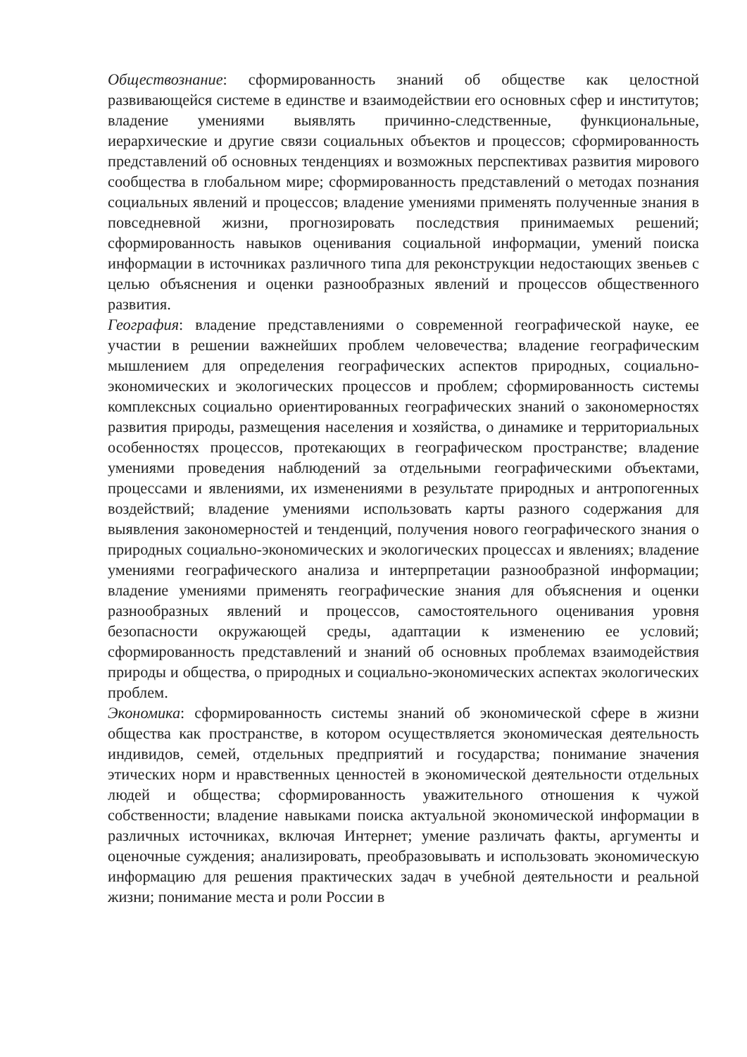Обществознание: сформированность знаний об обществе как целостной развивающейся системе в единстве и взаимодействии его основных сфер и институтов; владение умениями выявлять причинно-следственные, функциональные, иерархические и другие связи социальных объектов и процессов; сформированность представлений об основных тенденциях и возможных перспективах развития мирового сообщества в глобальном мире; сформированность представлений о методах познания социальных явлений и процессов; владение умениями применять полученные знания в повседневной жизни, прогнозировать последствия принимаемых решений; сформированность навыков оценивания социальной информации, умений поиска информации в источниках различного типа для реконструкции недостающих звеньев с целью объяснения и оценки разнообразных явлений и процессов общественного развития.
География: владение представлениями о современной географической науке, ее участии в решении важнейших проблем человечества; владение географическим мышлением для определения географических аспектов природных, социально-экономических и экологических процессов и проблем; сформированность системы комплексных социально ориентированных географических знаний о закономерностях развития природы, размещения населения и хозяйства, о динамике и территориальных особенностях процессов, протекающих в географическом пространстве; владение умениями проведения наблюдений за отдельными географическими объектами, процессами и явлениями, их изменениями в результате природных и антропогенных воздействий; владение умениями использовать карты разного содержания для выявления закономерностей и тенденций, получения нового географического знания о природных социально-экономических и экологических процессах и явлениях; владение умениями географического анализа и интерпретации разнообразной информации; владение умениями применять географические знания для объяснения и оценки разнообразных явлений и процессов, самостоятельного оценивания уровня безопасности окружающей среды, адаптации к изменению ее условий; сформированность представлений и знаний об основных проблемах взаимодействия природы и общества, о природных и социально-экономических аспектах экологических проблем.
Экономика: сформированность системы знаний об экономической сфере в жизни общества как пространстве, в котором осуществляется экономическая деятельность индивидов, семей, отдельных предприятий и государства; понимание значения этических норм и нравственных ценностей в экономической деятельности отдельных людей и общества; сформированность уважительного отношения к чужой собственности; владение навыками поиска актуальной экономической информации в различных источниках, включая Интернет; умение различать факты, аргументы и оценочные суждения; анализировать, преобразовывать и использовать экономическую информацию для решения практических задач в учебной деятельности и реальной жизни; понимание места и роли России в